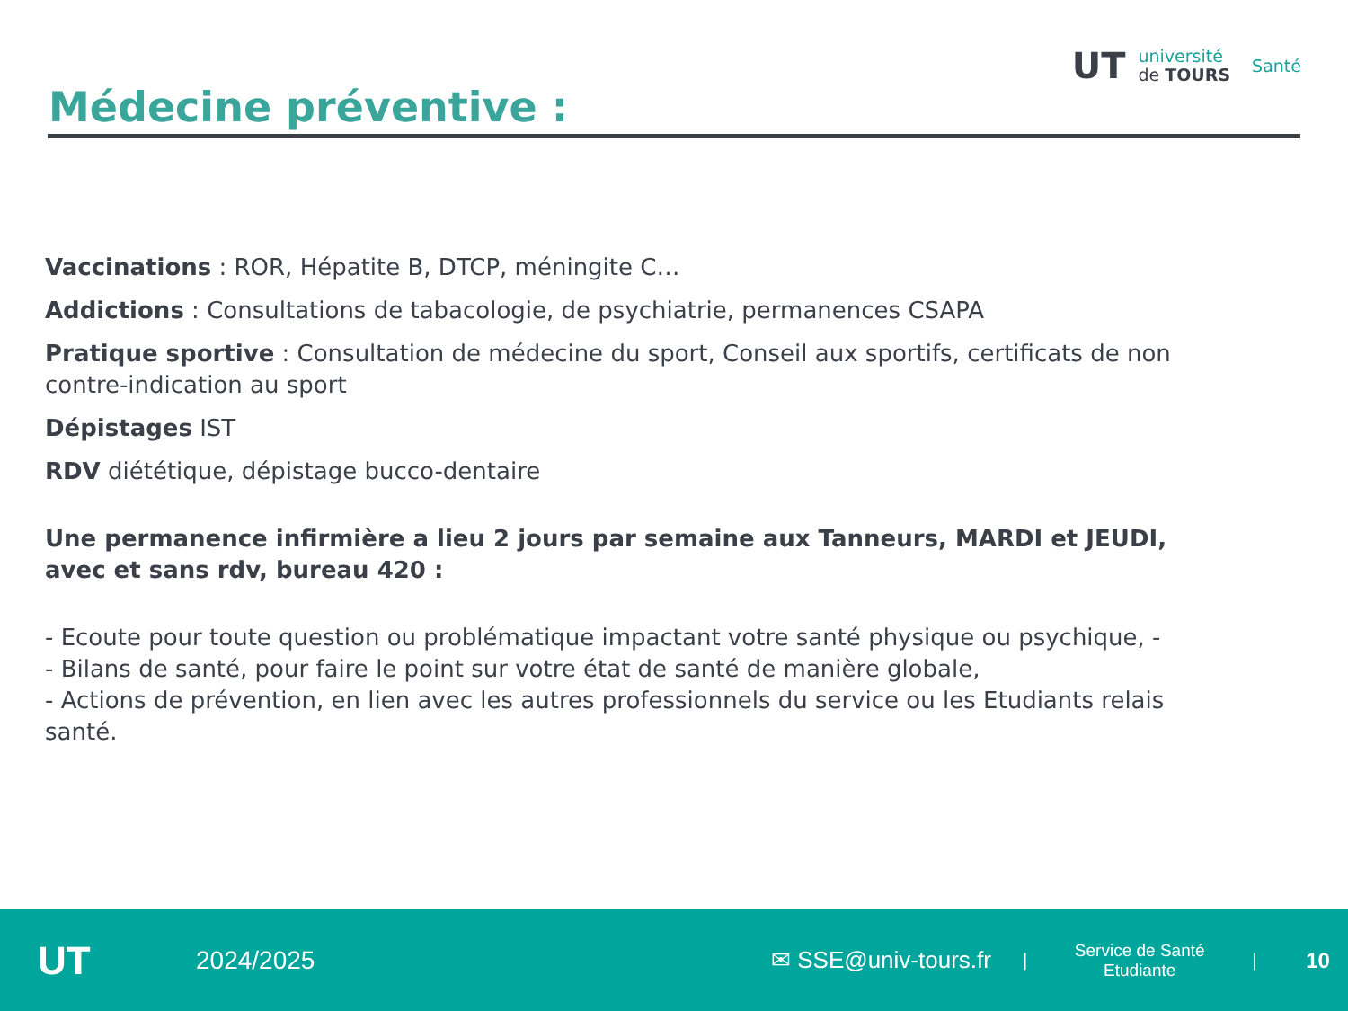UT
université
de TOURS
Santé
Médecine préventive :
Vaccinations : ROR, Hépatite B, DTCP, méningite C…
Addictions : Consultations de tabacologie, de psychiatrie, permanences CSAPA
Pratique sportive : Consultation de médecine du sport, Conseil aux sportifs, certificats de non contre-indication au sport
Dépistages IST
RDV diététique, dépistage bucco-dentaire
Une permanence infirmière a lieu 2 jours par semaine aux Tanneurs, MARDI et JEUDI, avec et sans rdv, bureau 420 :
- Ecoute pour toute question ou problématique impactant votre santé physique ou psychique, -
- Bilans de santé, pour faire le point sur votre état de santé de manière globale,
- Actions de prévention, en lien avec les autres professionnels du service ou les Etudiants relais santé.
UT
2024/2025
✉ SSE@univ-tours.fr
|
Service de Santé
Etudiante
|
10